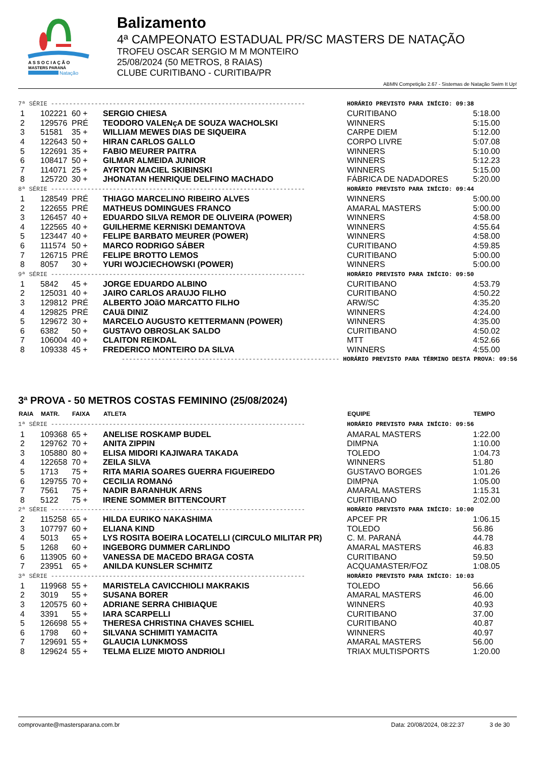A S S O C I A Ç Ã O
MASTERS PARANÁ
Natação
Balizamento
4ª CAMPEONATO ESTADUAL PR/SC MASTERS DE NATAÇÃO
TROFEU OSCAR SERGIO M M MONTEIRO
25/08/2024 (50 METROS, 8 RAIAS)
CLUBE CURITIBANO - CURITIBA/PR
ABMN Competição 2.67 - Sistemas de Natação Swim It Up!
| 7ª SÉRIE ---------------------------------------------------------------------- | | | | HORÁRIO PREVISTO PARA INÍCIO: 09:38 | |
| 1 | 102221 | 60 + | SERGIO CHIESA | CURITIBANO | 5:18.00 |
| 2 | 129576 | PRÉ | TEODORO VALENçA DE SOUZA WACHOLSKI | WINNERS | 5:15.00 |
| 3 | 51581 | 35 + | WILLIAM MEWES DIAS DE SIQUEIRA | CARPE DIEM | 5:12.00 |
| 4 | 122643 | 50 + | HIRAN CARLOS GALLO | CORPO LIVRE | 5:07.08 |
| 5 | 122691 | 35 + | FABIO MEURER PAITRA | WINNERS | 5:10.00 |
| 6 | 108417 | 50 + | GILMAR ALMEIDA JUNIOR | WINNERS | 5:12.23 |
| 7 | 114071 | 25 + | AYRTON MACIEL SKIBINSKI | WINNERS | 5:15.00 |
| 8 | 125720 | 30 + | JHONATAN HENRIQUE DELFINO MACHADO | FÁBRICA DE NADADORES | 5:20.00 |
| 8ª SÉRIE ---------------------------------------------------------------------- | | | | HORÁRIO PREVISTO PARA INÍCIO: 09:44 | |
| 1 | 128549 | PRÉ | THIAGO MARCELINO RIBEIRO ALVES | WINNERS | 5:00.00 |
| 2 | 122655 | PRÉ | MATHEUS DOMINGUES FRANCO | AMARAL MASTERS | 5:00.00 |
| 3 | 126457 | 40 + | EDUARDO SILVA REMOR DE OLIVEIRA (POWER) | WINNERS | 4:58.00 |
| 4 | 122565 | 40 + | GUILHERME KERNISKI DEMANTOVA | WINNERS | 4:55.64 |
| 5 | 123447 | 40 + | FELIPE BARBATO MEURER (POWER) | WINNERS | 4:58.00 |
| 6 | 111574 | 50 + | MARCO RODRIGO SÁBER | CURITIBANO | 4:59.85 |
| 7 | 126715 | PRÉ | FELIPE BROTTO LEMOS | CURITIBANO | 5:00.00 |
| 8 | 8057 | 30 + | YURI WOJCIECHOWSKI (POWER) | WINNERS | 5:00.00 |
| 9ª SÉRIE ---------------------------------------------------------------------- | | | | HORÁRIO PREVISTO PARA INÍCIO: 09:50 | |
| 1 | 5842 | 45 + | JORGE EDUARDO ALBINO | CURITIBANO | 4:53.79 |
| 2 | 125031 | 40 + | JAIRO CARLOS ARAUJO FILHO | CURITIBANO | 4:50.22 |
| 3 | 129812 | PRÉ | ALBERTO JOãO MARCATTO FILHO | ARW/SC | 4:35.20 |
| 4 | 129825 | PRÉ | CAUã DINIZ | WINNERS | 4:24.00 |
| 5 | 129672 | 30 + | MARCELO AUGUSTO KETTERMANN (POWER) | WINNERS | 4:35.00 |
| 6 | 6382 | 50 + | GUSTAVO OBROSLAK SALDO | CURITIBANO | 4:50.02 |
| 7 | 106004 | 40 + | CLAITON REIKDAL | MTT | 4:52.66 |
| 8 | 109338 | 45 + | FREDERICO MONTEIRO DA SILVA | WINNERS | 4:55.00 |
| ------------------------------------------------------------ HORÁRIO PREVISTO PARA TÉRMINO DESTA PROVA: 09:56 | | | | | |
3ª PROVA - 50 METROS COSTAS FEMININO (25/08/2024)
| RAIA | MATR. | FAIXA | ATLETA | EQUIPE | TEMPO |
| --- | --- | --- | --- | --- | --- |
| 1ª SÉRIE ---------------------------------------------------------------------- | | | | HORÁRIO PREVISTO PARA INÍCIO: 09:56 | |
| 1 | 109368 | 65 + | ANELISE ROSKAMP BUDEL | AMARAL MASTERS | 1:22.00 |
| 2 | 129762 | 70 + | ANITA ZIPPIN | DIMPNA | 1:10.00 |
| 3 | 105880 | 80 + | ELISA MIDORI KAJIWARA TAKADA | TOLEDO | 1:04.73 |
| 4 | 122658 | 70 + | ZEILA SILVA | WINNERS | 51.80 |
| 5 | 1713 | 75 + | RITA MARIA SOARES GUERRA FIGUEIREDO | GUSTAVO BORGES | 1:01.26 |
| 6 | 129755 | 70 + | CECILIA ROMANó | DIMPNA | 1:05.00 |
| 7 | 7561 | 75 + | NADIR BARANHUK ARNS | AMARAL MASTERS | 1:15.31 |
| 8 | 5122 | 75 + | IRENE SOMMER BITTENCOURT | CURITIBANO | 2:02.00 |
| 2ª SÉRIE ---------------------------------------------------------------------- | | | | HORÁRIO PREVISTO PARA INÍCIO: 10:00 | |
| 2 | 115258 | 65 + | HILDA EURIKO NAKASHIMA | APCEF PR | 1:06.15 |
| 3 | 107797 | 60 + | ELIANA KIND | TOLEDO | 56.86 |
| 4 | 5013 | 65 + | LYS ROSITA BOEIRA LOCATELLI (CIRCULO MILITAR PR) | C. M. PARANÁ | 44.78 |
| 5 | 1268 | 60 + | INGEBORG DUMMER CARLINDO | AMARAL MASTERS | 46.83 |
| 6 | 113905 | 60 + | VANESSA DE MACEDO BRAGA COSTA | CURITIBANO | 59.50 |
| 7 | 23951 | 65 + | ANILDA KUNSLER SCHMITZ | ACQUAMASTER/FOZ | 1:08.05 |
| 3ª SÉRIE ---------------------------------------------------------------------- | | | | HORÁRIO PREVISTO PARA INÍCIO: 10:03 | |
| 1 | 119968 | 55 + | MARISTELA CAVICCHIOLI MAKRAKIS | TOLEDO | 56.66 |
| 2 | 3019 | 55 + | SUSANA BORER | AMARAL MASTERS | 46.00 |
| 3 | 120575 | 60 + | ADRIANE SERRA CHIBIAQUE | WINNERS | 40.93 |
| 4 | 3391 | 55 + | IARA SCARPELLI | CURITIBANO | 37.00 |
| 5 | 126698 | 55 + | THERESA CHRISTINA CHAVES SCHIEL | CURITIBANO | 40.87 |
| 6 | 1798 | 60 + | SILVANA SCHIMITI YAMACITA | WINNERS | 40.97 |
| 7 | 129691 | 55 + | GLAUCIA LUNKMOSS | AMARAL MASTERS | 56.00 |
| 8 | 129624 | 55 + | TELMA ELIZE MIOTO ANDRIOLI | TRIAX MULTISPORTS | 1:20.00 |
comprovante@mastersparana.com.br Data: 20/08/2024, 08:22:37 3 de 30